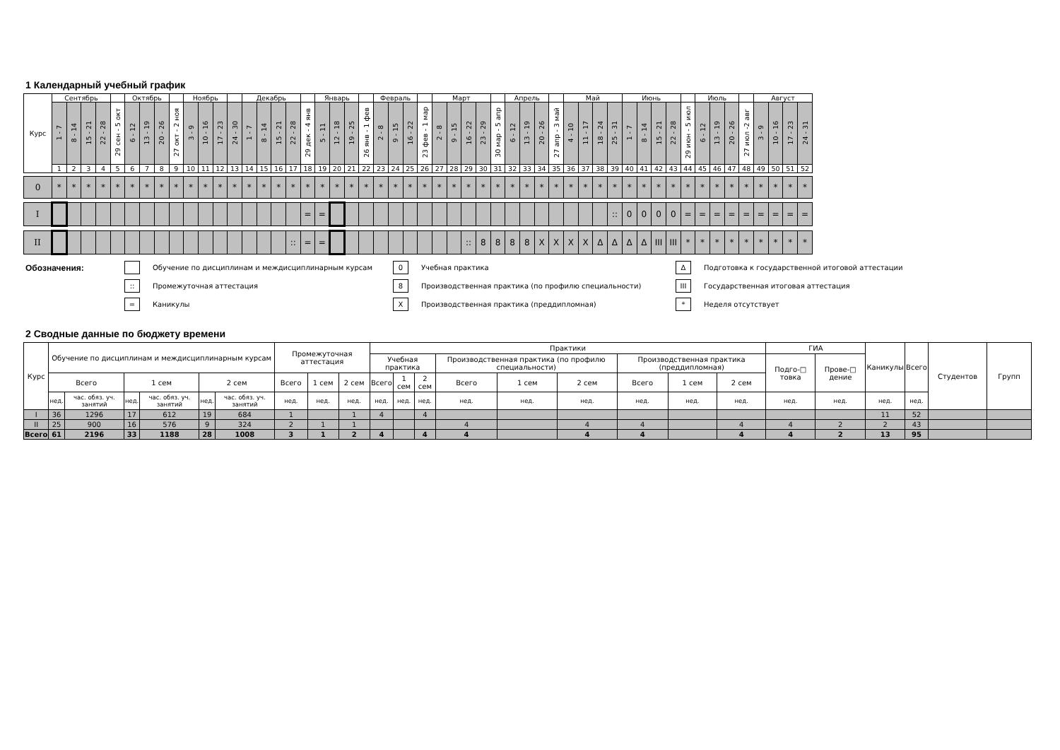1 Календарный учебный график
| Курс | Сентябрь | | | | | Октябрь | | | | Ноябрь | | | | Декабрь | | | | | Январь | | | | Февраль | | | | Март | | | | | Апрель | | | | Май | | | | Июнь | | | | | Июль | | | | Август | | | |
| --- | --- | --- | --- | --- | --- | --- | --- | --- | --- | --- | --- | --- | --- | --- | --- | --- | --- | --- | --- | --- | --- | --- | --- | --- | --- | --- | --- | --- | --- | --- | --- | --- | --- | --- | --- | --- | --- | --- | --- | --- | --- | --- | --- | --- | --- | --- | --- | --- | --- | --- | --- | --- |
| | 1 - 7 | 8 - 14 | 15 - 21 | 22 - 28 | 29 сен - 5 окт | 6 - 12 | 13 - 19 | 20 - 26 | 27 окт - 2 ноя | 3 - 9 | 10 - 16 | 17 - 23 | 24 - 30 | 1 - 7 | 8 - 14 | 15 - 21 | 22 - 28 | 29 дек - 4 янв | 5 - 11 | 12 - 18 | 19 - 25 | 26 янв - 1 фев | 2 - 8 | 9 - 15 | 16 - 22 | 23 фев - 1 мар | 2 - 8 | 9 - 15 | 16 - 22 | 23 - 29 | 30 мар - 5 апр | 6 - 12 | 13 - 19 | 20 - 26 | 27 апр - 3 май | 4 - 10 | 11 - 17 | 18 - 24 | 25 - 31 | 1 - 7 | 8 - 14 | 15 - 21 | 22 - 28 | 29 июн - 5 июл | 6 - 12 | 13 - 19 | 20 - 26 | 27 июл -2 авг | 3 - 9 | 10 - 16 | 17 - 23 | 24 - 31 |
| | 1 | 2 | 3 | 4 | 5 | 6 | 7 | 8 | 9 | 10 | 11 | 12 | 13 | 14 | 15 | 16 | 17 | 18 | 19 | 20 | 21 | 22 | 23 | 24 | 25 | 26 | 27 | 28 | 29 | 30 | 31 | 32 | 33 | 34 | 35 | 36 | 37 | 38 | 39 | 40 | 41 | 42 | 43 | 44 | 45 | 46 | 47 | 48 | 49 | 50 | 51 | 52 |
| 0 | * | * | * | * | * | * | * | * | * | * | * | * | * | * | * | * | * | * | * | * | * | * | * | * | * | * | * | * | * | * | * | * | * | * | * | * | * | * | * | * | * | * | * | * | * | * | * | * | * | * | * | * |
| I | | | | | | | | | | | | | | | | | | = | = | | | | | | | | | | | | | | | | | | | | :: | 0 | 0 | 0 | 0 | = | = | = | = | = | = | = | = | = |
| II | | | | | | | | | | | | | | | | | :: | = | = | | | | | | | | | | :: | 8 | 8 | 8 | 8 | X | X | X | X | Δ | Δ | Δ | Δ | III | III | * | * | * | * | * | * | * | * | * |
Обозначения:
Обучение по дисциплинам и междисциплинарным курсам
0
Учебная практика
Δ
Подготовка к государственной итоговой аттестации
::
Промежуточная аттестация
8
Производственная практика (по профилю специальности)
III
Государственная итоговая аттестация
=
Каникулы
X
Производственная практика (преддипломная)
*
Неделя отсутствует
2 Сводные данные по бюджету времени
| Курс | Обучение по дисциплинам и междисциплинарным курсам | | | | | | Промежуточная аттестация | | | Практики | | | | | | | | | ГИА | | Каникулы | Всего | Студентов | Групп |
| --- | --- | --- | --- | --- | --- | --- | --- | --- | --- | --- | --- | --- | --- | --- | --- | --- | --- | --- | --- | --- | --- | --- | --- | --- |
| | | | | | | | | | | Учебная практика | | | Производственная практика (по профилю специальности) | | | Производственная практика (преддипломная) | | | Подго-□ товка | Прове-□ дение | | | | |
| | Всего | | 1 сем | | 2 сем | | Всего | 1 сем | 2 сем | Всего | 1 сем | 2 сем | Всего | 1 сем | 2 сем | Всего | 1 сем | 2 сем | | | | | | |
| | нед. | час. обяз. уч. занятий | нед. | час. обяз. уч. занятий | нед. | час. обяз. уч. занятий | нед. | нед. | нед. | нед. | нед. | нед. | нед. | нед. | нед. | нед. | нед. | нед. | нед. | нед. | нед. | нед. | | |
| I | 36 | 1296 | 17 | 612 | 19 | 684 | 1 | | 1 | 4 | | 4 | | | | | | | | | 11 | 52 | | |
| II | 25 | 900 | 16 | 576 | 9 | 324 | 2 | 1 | 1 | | | | 4 | | 4 | 4 | | 4 | 4 | 2 | 2 | 43 | | |
| Всего | 61 | 2196 | 33 | 1188 | 28 | 1008 | 3 | 1 | 2 | 4 | | 4 | 4 | | 4 | 4 | | 4 | 4 | 2 | 13 | 95 | | |